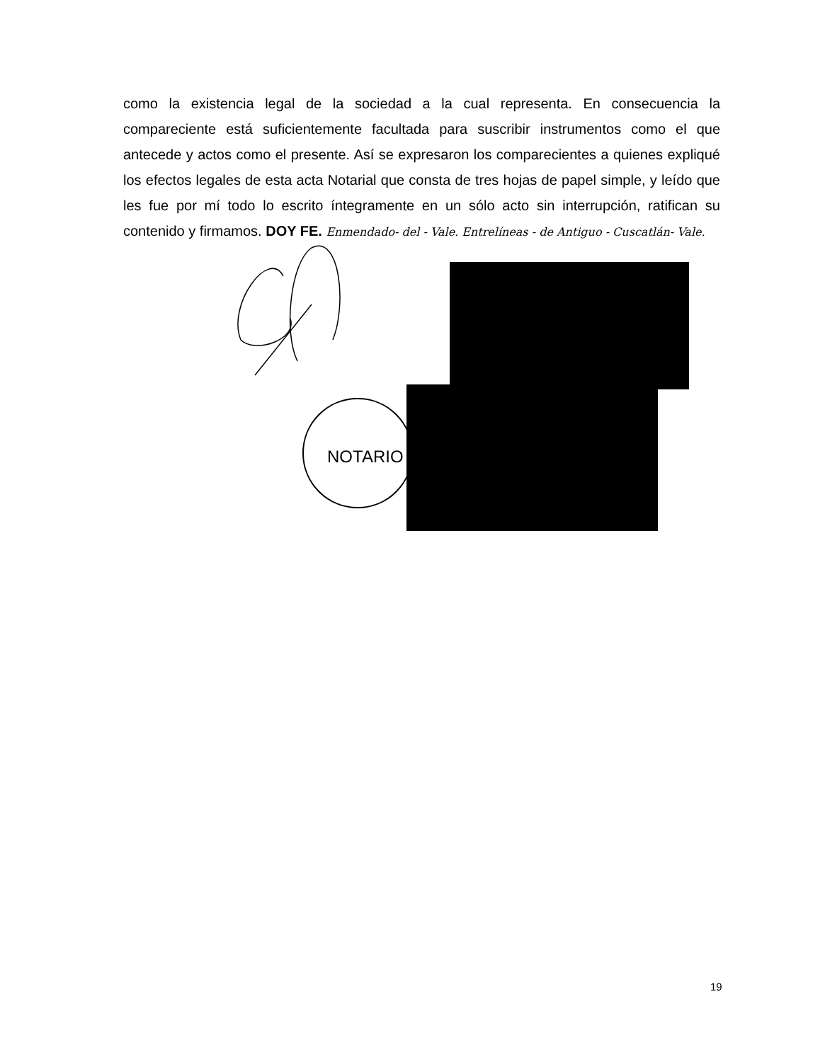como la existencia legal de la sociedad a la cual representa. En consecuencia la compareciente está suficientemente facultada para suscribir instrumentos como el que antecede y actos como el presente. Así se expresaron los comparecientes a quienes expliqué los efectos legales de esta acta Notarial que consta de tres hojas de papel simple, y leído que les fue por mí todo lo escrito íntegramente en un sólo acto sin interrupción, ratifican su contenido y firmamos. DOY FE. Enmendado- del - Vale. Entrelíneas - de Antiguo - Cuscatlán- Vale.
NOTARIO
19